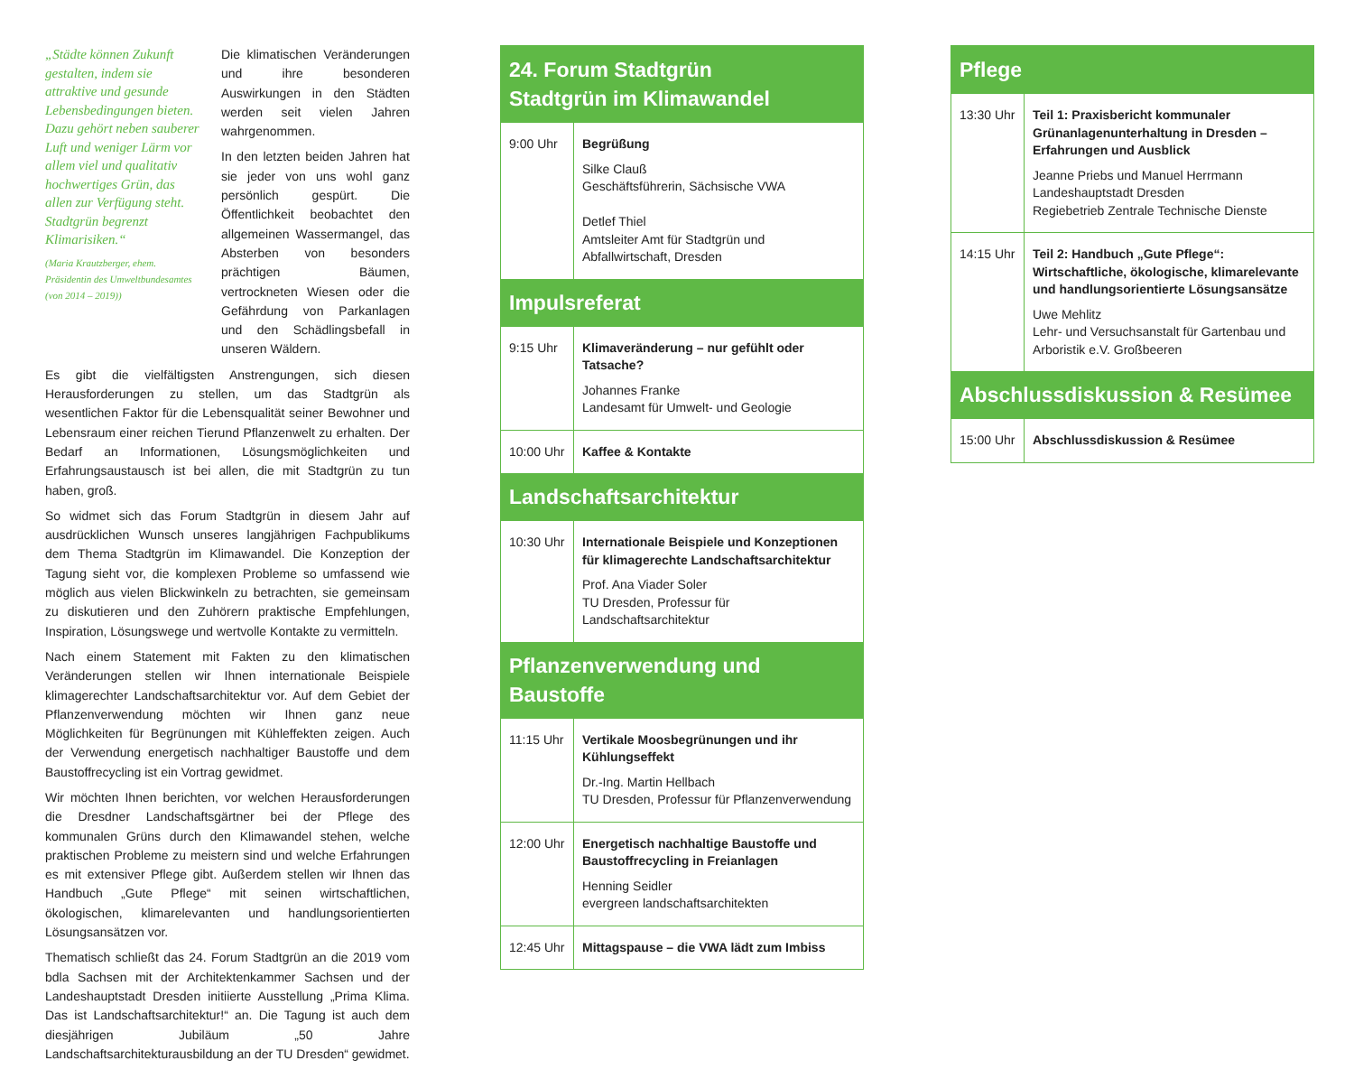„Städte können Zukunft gestalten, indem sie attraktive und gesunde Lebensbedingungen bieten. Dazu gehört neben sauberer Luft und weniger Lärm vor allem viel und qualitativ hochwertiges Grün, das allen zur Verfügung steht. Stadtgrün begrenzt Klimarisiken.“(Maria Krautzberger, ehem. Präsidentin des Umweltbundesamtes (von 2014 – 2019))
Die klimatischen Veränderungen und ihre besonderen Auswirkungen in den Städten werden seit vielen Jahren wahrgenommen.
In den letzten beiden Jahren hat sie jeder von uns wohl ganz persönlich gespürt. Die Öffentlichkeit beobachtet den allgemeinen Wassermangel, das Absterben von besonders prächtigen Bäumen, vertrockneten Wiesen oder die Gefährdung von Parkanlagen und den Schädlingsbefall in unseren Wäldern.
Es gibt die vielfältigsten Anstrengungen, sich diesen Herausforderungen zu stellen, um das Stadtgrün als wesentlichen Faktor für die Lebensqualität seiner Bewohner und Lebensraum einer reichen Tierund Pflanzenwelt zu erhalten. Der Bedarf an Informationen, Lösungsmöglichkeiten und Erfahrungsaustausch ist bei allen, die mit Stadtgrün zu tun haben, groß.
So widmet sich das Forum Stadtgrün in diesem Jahr auf ausdrücklichen Wunsch unseres langjährigen Fachpublikums dem Thema Stadtgrün im Klimawandel. Die Konzeption der Tagung sieht vor, die komplexen Probleme so umfassend wie möglich aus vielen Blickwinkeln zu betrachten, sie gemeinsam zu diskutieren und den Zuhörern praktische Empfehlungen, Inspiration, Lösungswege und wertvolle Kontakte zu vermitteln.
Nach einem Statement mit Fakten zu den klimatischen Veränderungen stellen wir Ihnen internationale Beispiele klimagerechter Landschaftsarchitektur vor. Auf dem Gebiet der Pflanzenverwendung möchten wir Ihnen ganz neue Möglichkeiten für Begrünungen mit Kühleffekten zeigen. Auch der Verwendung energetisch nachhaltiger Baustoffe und dem Baustoffrecycling ist ein Vortrag gewidmet.
Wir möchten Ihnen berichten, vor welchen Herausforderungen die Dresdner Landschaftsgärtner bei der Pflege des kommunalen Grüns durch den Klimawandel stehen, welche praktischen Probleme zu meistern sind und welche Erfahrungen es mit extensiver Pflege gibt. Außerdem stellen wir Ihnen das Handbuch „Gute Pflege“ mit seinen wirtschaftlichen, ökologischen, klimarelevanten und handlungsorientierten Lösungsansätzen vor.
Thematisch schließt das 24. Forum Stadtgrün an die 2019 vom bdla Sachsen mit der Architektenkammer Sachsen und der Landeshauptstadt Dresden initiierte Ausstellung „Prima Klima. Das ist Landschaftsarchitektur!“ an. Die Tagung ist auch dem diesjährigen Jubiläum „50 Jahre Landschaftsarchitekturausbildung an der TU Dresden“ gewidmet.
| 24. Forum Stadtgrün Stadtgrün im Klimawandel | |
| --- | --- |
| 9:00 Uhr | Begrüßung Silke Clauß Geschäftsführerin, Sächsische VWA Detlef Thiel Amtsleiter Amt für Stadtgrün und Abfallwirtschaft, Dresden |
| Impulsreferat | |
| 9:15 Uhr | Klimaveränderung – nur gefühlt oder Tatsache? Johannes Franke Landesamt für Umwelt- und Geologie |
| 10:00 Uhr | Kaffee & Kontakte |
| Landschaftsarchitektur | |
| 10:30 Uhr | Internationale Beispiele und Konzeptionen für klimagerechte Landschaftsarchitektur Prof. Ana Viader Soler TU Dresden, Professur für Landschaftsarchitektur |
| Pflanzenverwendung und Baustoffe | |
| 11:15 Uhr | Vertikale Moosbegrünungen und ihr Kühlungseffekt Dr.-Ing. Martin Hellbach TU Dresden, Professur für Pflanzenverwendung |
| 12:00 Uhr | Energetisch nachhaltige Baustoffe und Baustoffrecycling in Freianlagen Henning Seidler evergreen landschaftsarchitekten |
| 12:45 Uhr | Mittagspause – die VWA lädt zum Imbiss |
| Pflege | |
| --- | --- |
| 13:30 Uhr | Teil 1: Praxisbericht kommunaler Grünanlagenunterhaltung in Dresden – Erfahrungen und Ausblick Jeanne Priebs und Manuel Herrmann Landeshauptstadt Dresden Regiebetrieb Zentrale Technische Dienste |
| 14:15 Uhr | Teil 2: Handbuch „Gute Pflege“: Wirtschaftliche, ökologische, klimarelevante und handlungsorientierte Lösungsansätze Uwe Mehlitz Lehr- und Versuchsanstalt für Gartenbau und Arboristik e.V. Großbeeren |
| Abschlussdiskussion & Resümee | |
| 15:00 Uhr | Abschlussdiskussion & Resümee |